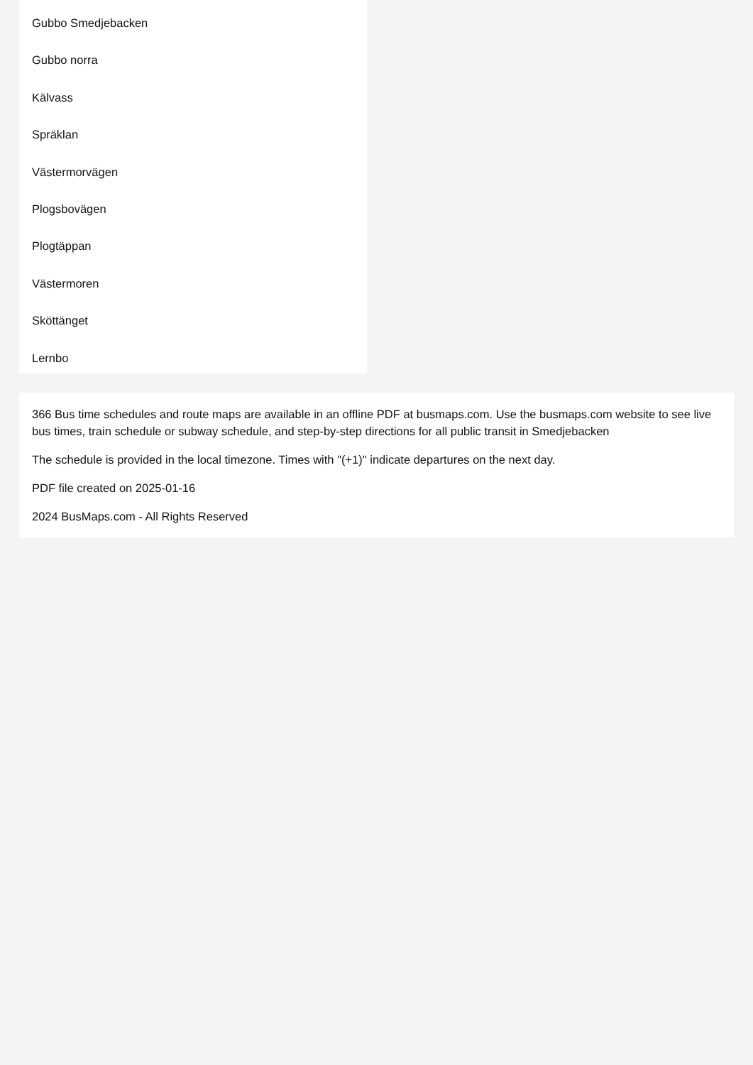Gubbo Smedjebacken
Gubbo norra
Kälvass
Spräklan
Västermorvägen
Plogsbovägen
Plogtäppan
Västermoren
Sköttänget
Lernbo
366 Bus time schedules and route maps are available in an offline PDF at busmaps.com. Use the busmaps.com website to see live bus times, train schedule or subway schedule, and step-by-step directions for all public transit in Smedjebacken
The schedule is provided in the local timezone. Times with "(+1)" indicate departures on the next day.
PDF file created on 2025-01-16
2024 BusMaps.com - All Rights Reserved